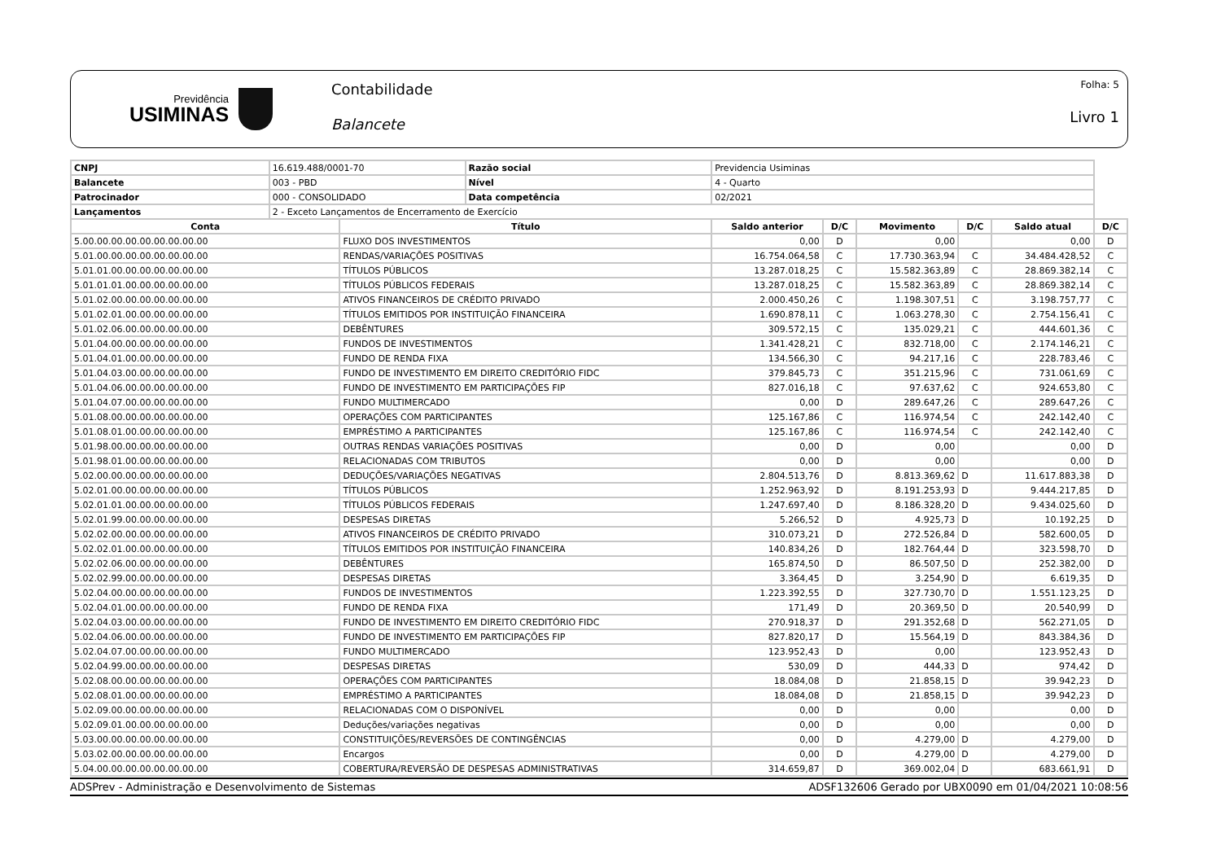Previdência
USIMINAS
Contabilidade
Balancete
Folha: 5
Livro 1
| CNPJ | 16.619.488/0001-70 | | Razão social | Previdencia Usiminas | | | | | | |
| Balancete | 003 - PBD | | Nível | 4 - Quarto | | | | | | |
| Patrocinador | 000 - CONSOLIDADO | | Data competência | 02/2021 | | | | | | |
| Lançamentos | 2 - Exceto Lançamentos de Encerramento de Exercício | | | | | | | | | |
| Conta | | Título | | | Saldo anterior | D/C | Movimento | D/C | Saldo atual | D/C |
| 5.00.00.00.00.00.00.00.00.00 | | FLUXO DOS INVESTIMENTOS | | | 0,00 | D | 0,00 | | 0,00 | D |
| 5.01.00.00.00.00.00.00.00.00 | | RENDAS/VARIAÇÕES POSITIVAS | | | 16.754.064,58 | C | 17.730.363,94 | C | 34.484.428,52 | C |
| 5.01.01.00.00.00.00.00.00.00 | | TÍTULOS PÚBLICOS | | | 13.287.018,25 | C | 15.582.363,89 | C | 28.869.382,14 | C |
| 5.01.01.01.00.00.00.00.00.00 | | TÍTULOS PÚBLICOS FEDERAIS | | | 13.287.018,25 | C | 15.582.363,89 | C | 28.869.382,14 | C |
| 5.01.02.00.00.00.00.00.00.00 | | ATIVOS FINANCEIROS DE CRÉDITO PRIVADO | | | 2.000.450,26 | C | 1.198.307,51 | C | 3.198.757,77 | C |
| 5.01.02.01.00.00.00.00.00.00 | | TÍTULOS EMITIDOS POR INSTITUIÇÃO FINANCEIRA | | | 1.690.878,11 | C | 1.063.278,30 | C | 2.754.156,41 | C |
| 5.01.02.06.00.00.00.00.00.00 | | DEBÊNTURES | | | 309.572,15 | C | 135.029,21 | C | 444.601,36 | C |
| 5.01.04.00.00.00.00.00.00.00 | | FUNDOS DE INVESTIMENTOS | | | 1.341.428,21 | C | 832.718,00 | C | 2.174.146,21 | C |
| 5.01.04.01.00.00.00.00.00.00 | | FUNDO DE RENDA FIXA | | | 134.566,30 | C | 94.217,16 | C | 228.783,46 | C |
| 5.01.04.03.00.00.00.00.00.00 | | FUNDO DE INVESTIMENTO EM DIREITO CREDITÓRIO FIDC | | | 379.845,73 | C | 351.215,96 | C | 731.061,69 | C |
| 5.01.04.06.00.00.00.00.00.00 | | FUNDO DE INVESTIMENTO EM PARTICIPAÇÕES FIP | | | 827.016,18 | C | 97.637,62 | C | 924.653,80 | C |
| 5.01.04.07.00.00.00.00.00.00 | | FUNDO MULTIMERCADO | | | 0,00 | D | 289.647,26 | C | 289.647,26 | C |
| 5.01.08.00.00.00.00.00.00.00 | | OPERAÇÕES COM PARTICIPANTES | | | 125.167,86 | C | 116.974,54 | C | 242.142,40 | C |
| 5.01.08.01.00.00.00.00.00.00 | | EMPRÉSTIMO A PARTICIPANTES | | | 125.167,86 | C | 116.974,54 | C | 242.142,40 | C |
| 5.01.98.00.00.00.00.00.00.00 | | OUTRAS RENDAS VARIAÇÕES POSITIVAS | | | 0,00 | D | 0,00 | | 0,00 | D |
| 5.01.98.01.00.00.00.00.00.00 | | RELACIONADAS COM TRIBUTOS | | | 0,00 | D | 0,00 | | 0,00 | D |
| 5.02.00.00.00.00.00.00.00.00 | | DEDUÇÕES/VARIAÇÕES NEGATIVAS | | | 2.804.513,76 | D | 8.813.369,62 | D | 11.617.883,38 | D |
| 5.02.01.00.00.00.00.00.00.00 | | TÍTULOS PÚBLICOS | | | 1.252.963,92 | D | 8.191.253,93 | D | 9.444.217,85 | D |
| 5.02.01.01.00.00.00.00.00.00 | | TÍTULOS PÚBLICOS FEDERAIS | | | 1.247.697,40 | D | 8.186.328,20 | D | 9.434.025,60 | D |
| 5.02.01.99.00.00.00.00.00.00 | | DESPESAS DIRETAS | | | 5.266,52 | D | 4.925,73 | D | 10.192,25 | D |
| 5.02.02.00.00.00.00.00.00.00 | | ATIVOS FINANCEIROS DE CRÉDITO PRIVADO | | | 310.073,21 | D | 272.526,84 | D | 582.600,05 | D |
| 5.02.02.01.00.00.00.00.00.00 | | TÍTULOS EMITIDOS POR INSTITUIÇÃO FINANCEIRA | | | 140.834,26 | D | 182.764,44 | D | 323.598,70 | D |
| 5.02.02.06.00.00.00.00.00.00 | | DEBÊNTURES | | | 165.874,50 | D | 86.507,50 | D | 252.382,00 | D |
| 5.02.02.99.00.00.00.00.00.00 | | DESPESAS DIRETAS | | | 3.364,45 | D | 3.254,90 | D | 6.619,35 | D |
| 5.02.04.00.00.00.00.00.00.00 | | FUNDOS DE INVESTIMENTOS | | | 1.223.392,55 | D | 327.730,70 | D | 1.551.123,25 | D |
| 5.02.04.01.00.00.00.00.00.00 | | FUNDO DE RENDA FIXA | | | 171,49 | D | 20.369,50 | D | 20.540,99 | D |
| 5.02.04.03.00.00.00.00.00.00 | | FUNDO DE INVESTIMENTO EM DIREITO CREDITÓRIO FIDC | | | 270.918,37 | D | 291.352,68 | D | 562.271,05 | D |
| 5.02.04.06.00.00.00.00.00.00 | | FUNDO DE INVESTIMENTO EM PARTICIPAÇÕES FIP | | | 827.820,17 | D | 15.564,19 | D | 843.384,36 | D |
| 5.02.04.07.00.00.00.00.00.00 | | FUNDO MULTIMERCADO | | | 123.952,43 | D | 0,00 | | 123.952,43 | D |
| 5.02.04.99.00.00.00.00.00.00 | | DESPESAS DIRETAS | | | 530,09 | D | 444,33 | D | 974,42 | D |
| 5.02.08.00.00.00.00.00.00.00 | | OPERAÇÕES COM PARTICIPANTES | | | 18.084,08 | D | 21.858,15 | D | 39.942,23 | D |
| 5.02.08.01.00.00.00.00.00.00 | | EMPRÉSTIMO A PARTICIPANTES | | | 18.084,08 | D | 21.858,15 | D | 39.942,23 | D |
| 5.02.09.00.00.00.00.00.00.00 | | RELACIONADAS COM O DISPONÍVEL | | | 0,00 | D | 0,00 | | 0,00 | D |
| 5.02.09.01.00.00.00.00.00.00 | | Deduções/variações negativas | | | 0,00 | D | 0,00 | | 0,00 | D |
| 5.03.00.00.00.00.00.00.00.00 | | CONSTITUIÇÕES/REVERSÕES DE CONTINGÊNCIAS | | | 0,00 | D | 4.279,00 | D | 4.279,00 | D |
| 5.03.02.00.00.00.00.00.00.00 | | Encargos | | | 0,00 | D | 4.279,00 | D | 4.279,00 | D |
| 5.04.00.00.00.00.00.00.00.00 | | COBERTURA/REVERSÃO DE DESPESAS ADMINISTRATIVAS | | | 314.659,87 | D | 369.002,04 | D | 683.661,91 | D |
ADSPrev - Administração e Desenvolvimento de Sistemas ADSF132606 Gerado por UBX0090 em 01/04/2021 10:08:56